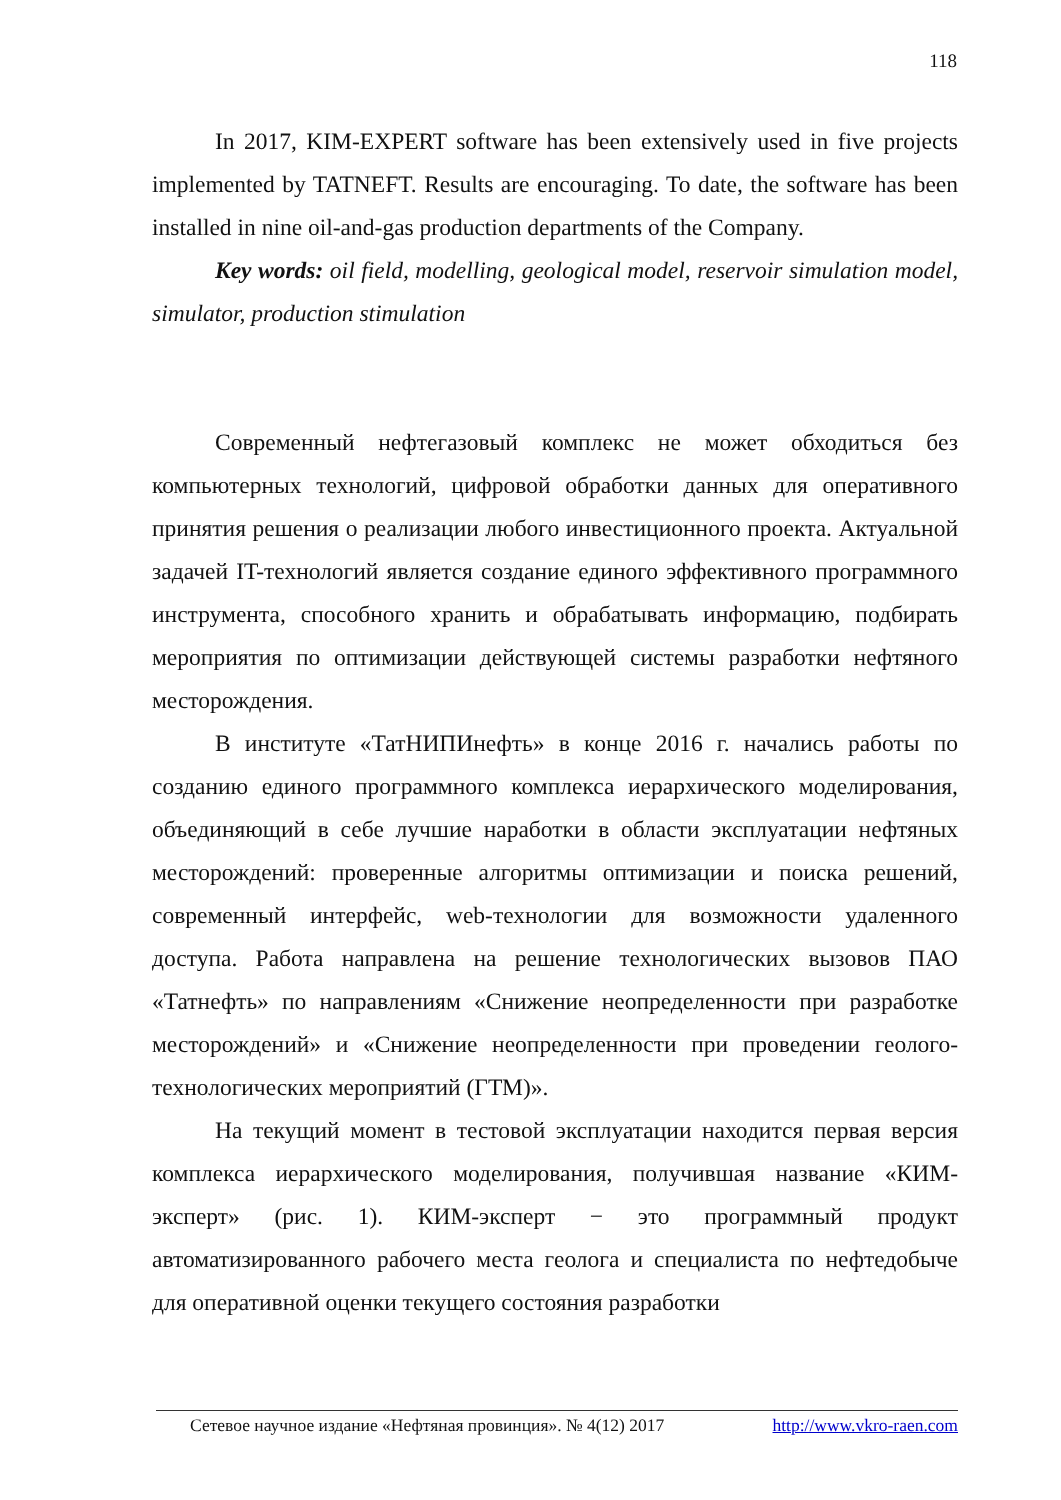118
In 2017, KIM-EXPERT software has been extensively used in five projects implemented by TATNEFT. Results are encouraging. To date, the software has been installed in nine oil-and-gas production departments of the Company.
Key words: oil field, modelling, geological model, reservoir simulation model, simulator, production stimulation
Современный нефтегазовый комплекс не может обходиться без компьютерных технологий, цифровой обработки данных для оперативного принятия решения о реализации любого инвестиционного проекта. Актуальной задачей IT-технологий является создание единого эффективного программного инструмента, способного хранить и обрабатывать информацию, подбирать мероприятия по оптимизации действующей системы разработки нефтяного месторождения.
В институте «ТатНИПИнефть» в конце 2016 г. начались работы по созданию единого программного комплекса иерархического моделирования, объединяющий в себе лучшие наработки в области эксплуатации нефтяных месторождений: проверенные алгоритмы оптимизации и поиска решений, современный интерфейс, web-технологии для возможности удаленного доступа. Работа направлена на решение технологических вызовов ПАО «Татнефть» по направлениям «Снижение неопределенности при разработке месторождений» и «Снижение неопределенности при проведении геолого-технологических мероприятий (ГТМ)».
На текущий момент в тестовой эксплуатации находится первая версия комплекса иерархического моделирования, получившая название «КИМ-эксперт» (рис. 1). КИМ-эксперт − это программный продукт автоматизированного рабочего места геолога и специалиста по нефтедобыче для оперативной оценки текущего состояния разработки
Сетевое научное издание «Нефтяная провинция». № 4(12) 2017 http://www.vkro-raen.com